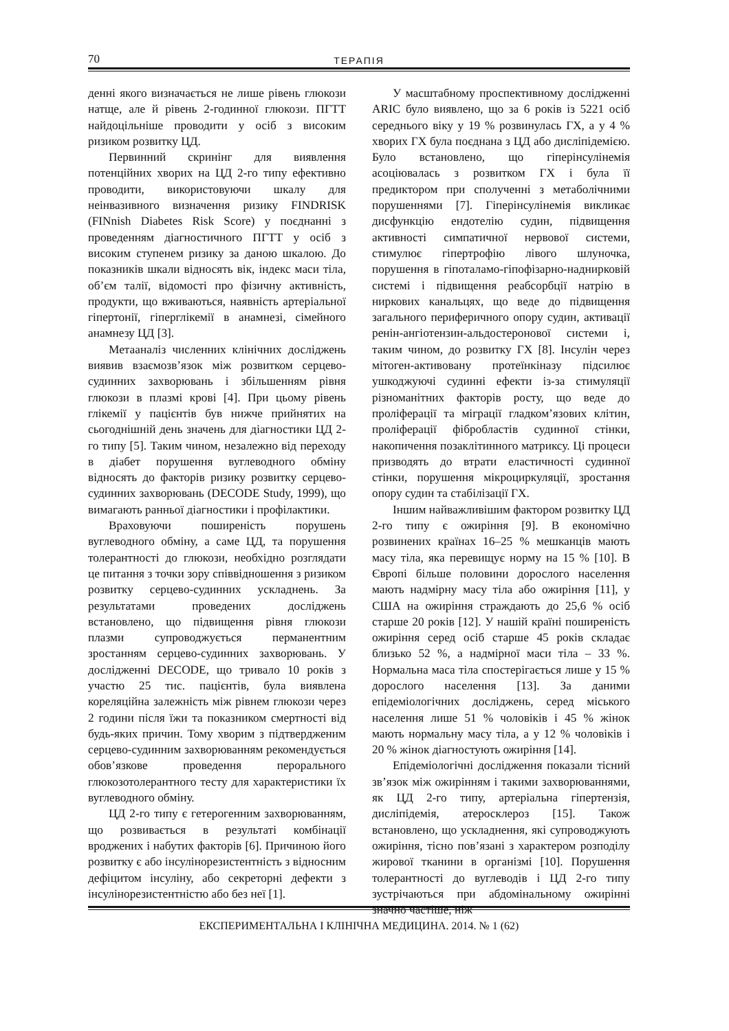70 ТЕРАПІЯ
денні якого визначається не лише рівень глюкози натще, але й рівень 2-годинної глюкози. ПГТТ найдоцільніше проводити у осіб з високим ризиком розвитку ЦД.
Первинний скринінг для виявлення потенційних хворих на ЦД 2-го типу ефективно проводити, використовуючи шкалу для неінвазивного визначення ризику FINDRISK (FINnish Diabetes Risk Score) у поєднанні з проведенням діагностичного ПГТТ у осіб з високим ступенем ризику за даною шкалою. До показників шкали відносять вік, індекс маси тіла, об’єм талії, відомості про фізичну активність, продукти, що вживаються, наявність артеріальної гіпертонії, гіперглікемії в анамнезі, сімейного анамнезу ЦД [3].
Метааналіз численних клінічних досліджень виявив взаємозв’язок між розвитком серцево-судинних захворювань і збільшенням рівня глюкози в плазмі крові [4]. При цьому рівень глікемії у пацієнтів був нижче прийнятих на сьогоднішній день значень для діагностики ЦД 2-го типу [5]. Таким чином, незалежно від переходу в діабет порушення вуглеводного обміну відносять до факторів ризику розвитку серцево-судинних захворювань (DECODE Study, 1999), що вимагають ранньої діагностики і профілактики.
Враховуючи поширеність порушень вуглеводного обміну, а саме ЦД, та порушення толерантності до глюкози, необхідно розглядати це питання з точки зору співвідношення з ризиком розвитку серцево-судинних ускладнень. За результатами проведених досліджень встановлено, що підвищення рівня глюкози плазми супроводжується перманентним зростанням серцево-судинних захворювань. У дослідженні DECODE, що тривало 10 років з участю 25 тис. пацієнтів, була виявлена кореляційна залежність між рівнем глюкози через 2 години після їжи та показником смертності від будь-яких причин. Тому хворим з підтвердженим серцево-судинним захворюванням рекомендується обов’язкове проведення перорального глюкозотолерантного тесту для характеристики їх вуглеводного обміну.
ЦД 2-го типу є гетерогенним захворюванням, що розвивається в результаті комбінації вроджених і набутих факторів [6]. Причиною його розвитку є або інсулінорезистентність з відносним дефіцитом інсуліну, або секреторні дефекти з інсулінорезистентністю або без неї [1].
У масштабному проспективному дослідженні ARIC було виявлено, що за 6 років із 5221 осіб середнього віку у 19 % розвинулась ГХ, а у 4 % хворих ГХ була поєднана з ЦД або дисліпідемією. Було встановлено, що гіперінсулінемія асоціювалась з розвитком ГХ і була її предиктором при сполученні з метаболічними порушеннями [7]. Гіперінсулінемія викликає дисфункцію ендотелію судин, підвищення активності симпатичної нервової системи, стимулює гіпертрофію лівого шлуночка, порушення в гіпоталамо-гіпофізарно-наднирковій системі і підвищення реабсорбції натрію в ниркових канальцях, що веде до підвищення загального периферичного опору судин, активації ренін-ангіотензин-альдостеронової системи і, таким чином, до розвитку ГХ [8]. Інсулін через мітоген-активовану протеїнкіназу підсилює ушкоджуючі судинні ефекти із-за стимуляції різноманітних факторів росту, що веде до проліферації та міграції гладком’язових клітин, проліферації фібробластів судинної стінки, накопичення позаклітинного матриксу. Ці процеси призводять до втрати еластичності судинної стінки, порушення мікроциркуляції, зростання опору судин та стабілізації ГХ.
Іншим найважливішим фактором розвитку ЦД 2-го типу є ожиріння [9]. В економічно розвинених країнах 16–25 % мешканців мають масу тіла, яка перевищує норму на 15 % [10]. В Європі більше половини дорослого населення мають надмірну масу тіла або ожиріння [11], у США на ожиріння страждають до 25,6 % осіб старше 20 років [12]. У нашій країні поширеність ожиріння серед осіб старше 45 років складає близько 52 %, а надмірної маси тіла – 33 %. Нормальна маса тіла спостерігається лише у 15 % дорослого населення [13]. За даними епідеміологічних досліджень, серед міського населення лише 51 % чоловіків і 45 % жінок мають нормальну масу тіла, а у 12 % чоловіків і 20 % жінок діагностують ожиріння [14].
Епідеміологічні дослідження показали тісний зв’язок між ожирінням і такими захворюваннями, як ЦД 2-го типу, артеріальна гіпертензія, дисліпідемія, атеросклероз [15]. Також встановлено, що ускладнення, які супроводжують ожиріння, тісно пов’язані з характером розподілу жирової тканини в організмі [10]. Порушення толерантності до вуглеводів і ЦД 2-го типу зустрічаються при абдомінальному ожирінні значно частіше, ніж
ЕКСПЕРИМЕНТАЛЬНА І КЛІНІЧНА МЕДИЦИНА. 2014. № 1 (62)